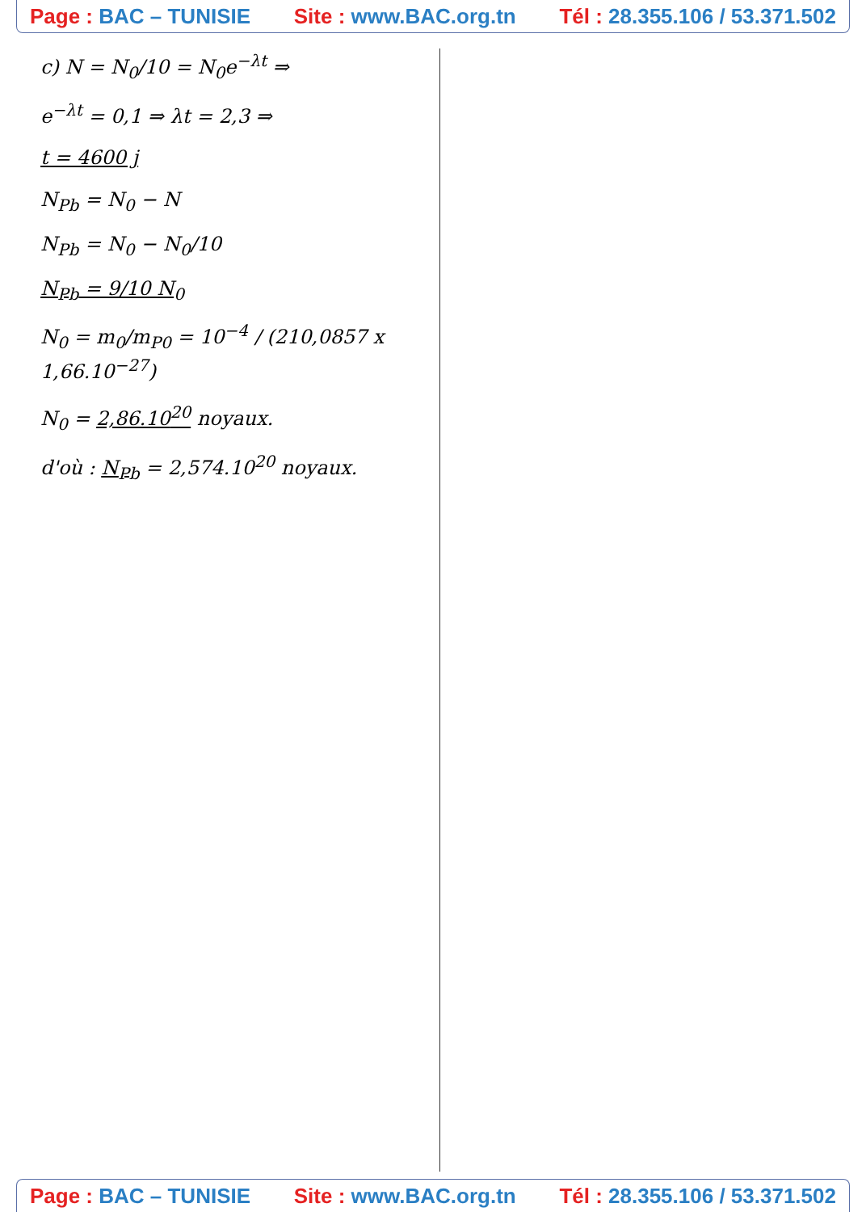Page : BAC – TUNISIE Site : www.BAC.org.tn Tél : 28.355.106 / 53.371.502
c) N = N<sub>0</sub>/10 = N<sub>0</sub>e<sup>−λt</sup> ⇒
e<sup>−λt</sup> = 0,1 ⇒ λt = 2,3 ⇒
t = 4600 j
N<sub>Pb</sub> = N<sub>0</sub> − N
N<sub>Pb</sub> = N<sub>0</sub> − N<sub>0</sub>/10
N<sub>Pb</sub> = 9/10 N<sub>0</sub>
N<sub>0</sub> = m<sub>0</sub>/m<sub>P0</sub> = 10<sup>−4</sup> / (210,0857 x 1,66.10<sup>−27</sup>)
N<sub>0</sub> = 2,86.10<sup>20</sup> noyaux.
d'où : N<sub>Pb</sub> = 2,574.10<sup>20</sup> noyaux.
Page : BAC – TUNISIE Site : www.BAC.org.tn Tél : 28.355.106 / 53.371.502